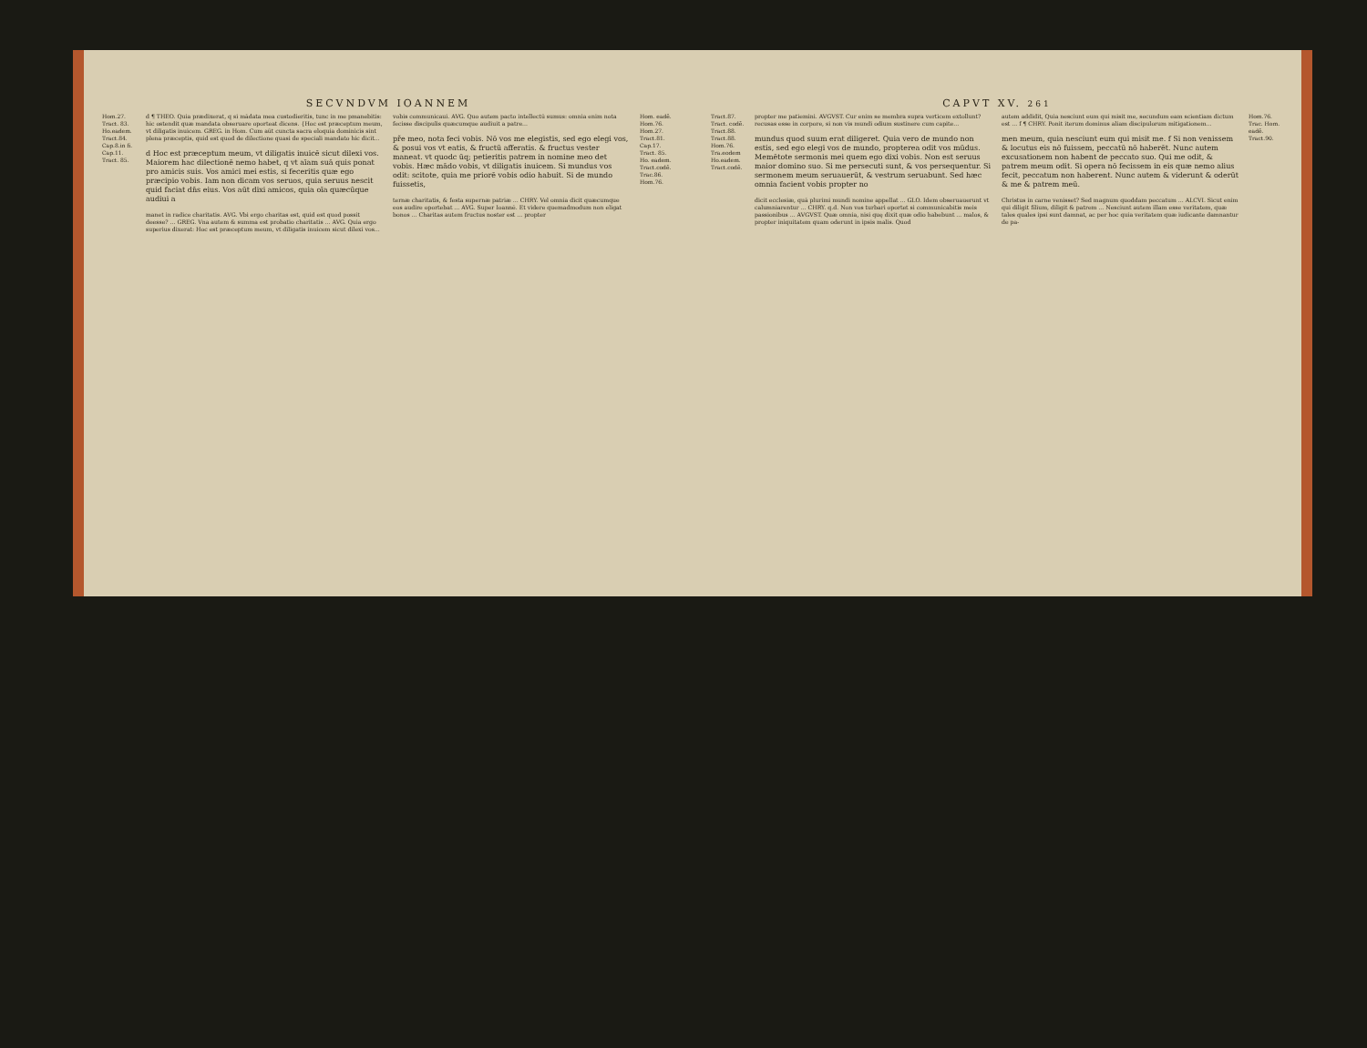SECVNDVM IOANNEM
Hom.27. Tract. 83. Ho.eadem. Tract.84. Cap.8.in fi. Cap.11. Tract. 85.
d ¶ THEO. Quia prædixerat, q si mādata mea custodieritis, tunc in me pmanebitis: hic ostendit quæ mandata obseruare oporteat dicens. {Hoc est præceptum meum, vt diligatis inuicem. GREG. in Hom. Cum aūt cuncta sacra eloquia dominicis sint plena præceptis, quid est quod de dilectione quasi de speciali mandato hic dicit...
d Hoc est præceptum meum, vt diligatis inuicē sicut dilexi vos. Maiorem hac dilectionē nemo habet, q vt aīam suā quis ponat pro amicis suis. Vos amici mei estis, si feceritis quæ ego præcipio vobis. Iam non dicam vos seruos, quia seruus nescit quid faciat dn̄s eius. Vos aūt dixi amicos, quia oīa quæcūque audiui a
manet in radice charitatis. AVG. Vbi ergo charitas est, quid est quod possit deesse? ... GREG. Vna autem & summa est probatio charitatis ... AVG. Quia ergo superius dixerat: Hoc est præceptum meum, vt diligatis inuicem sicut dilexi vos...
vobis communicaui. AVG. Quo autem pacto intellectū sumus: omnia enim nota fecisse discipulis quæcumque audiuit a patre...
pře meo, nota feci vobis. Nō vos me elegistis, sed ego elegi vos, & posui vos vt eatis, & fructū afferatis. & fructus vester maneat. vt quodc ūq; petieritis patrem in nomine meo det vobis. Hæc mādo vobis, vt diligatis inuicem. Si mundus vos odit: scitote, quia me priorē vobis odio habuit. Si de mundo fuissetis,
ternæ charitatis, & festa supernæ patriæ ... CHRY. Vel omnia dicit quæcumque eos audire oportebat ... AVG. Super Ioannē. Et videre quemadmodum non eligat bonos ... Charitas autem fructus noster est ... propter
Hom. eadē. Hom.76. Hom.27. Tract.81. Cap.17. Tract. 85. Ho. eadem. Tract.codē. Trac.86. Hom.76.
CAPVT XV. 261
Tract.87. Tract. codē. Tract.88. Tract.88. Hom.76. Tra.eodem Ho.eadem. Tract.codē.
propter me patiemini. AVGVST. Cur enim se membra supra verticem extollunt? recusas esse in corpore, si non vis mundi odium sustinere cum capite...
mundus quod suum erat diligeret. Quia vero de mundo non estis, sed ego elegi vos de mundo, propterea odit vos mūdus. Memētote sermonis mei quem ego dixi vobis. Non est seruus maior domino suo. Si me persecuti sunt, & vos persequentur. Si sermonem meum seruauerūt, & vestrum seruabunt. Sed hæc omnia facient vobis propter no
dicit ecclesiæ, quā plurimi mundi nomine appellat ... GLO. Idem obseruauerunt vt calumniarentur ... CHRY. q.d. Non vos turbari oportet si communicabitis meis passionibus ... AVGVST. Quæ omnia, nisi quę dixit quæ odio habebunt ... malos, & propter iniquitatem quam oderunt in ipsis malis. Quod
autem addidit, Quia nesciunt eum qui misit me, secundum eam scientiam dictum est ... f ¶ CHRY. Ponit iterum dominus aliam discipulorum mitigationem...
men meum, quia nesciunt eum qui misit me. f Si non venissem & locutus eis nō fuissem, peccatū nō haberēt. Nunc autem excusationem non habent de peccato suo. Qui me odit, & patrem meum odit. Si opera nō fecissem in eis quæ nemo alius fecit, peccatum non haberent. Nunc autem & viderunt & oderūt & me & patrem meū.
Christus in carne venisset? Sed magnum quoddam peccatum ... ALCVI. Sicut enim qui diligit filium, diligit & patrem ... Nesciunt autem illam esse veritatem, quæ tales quales ipsi sunt damnat, ac per hoc quia veritatem quæ iudicante damnantur de pa-
Hom.76. Trac. Hom. eadē. Tract.90.